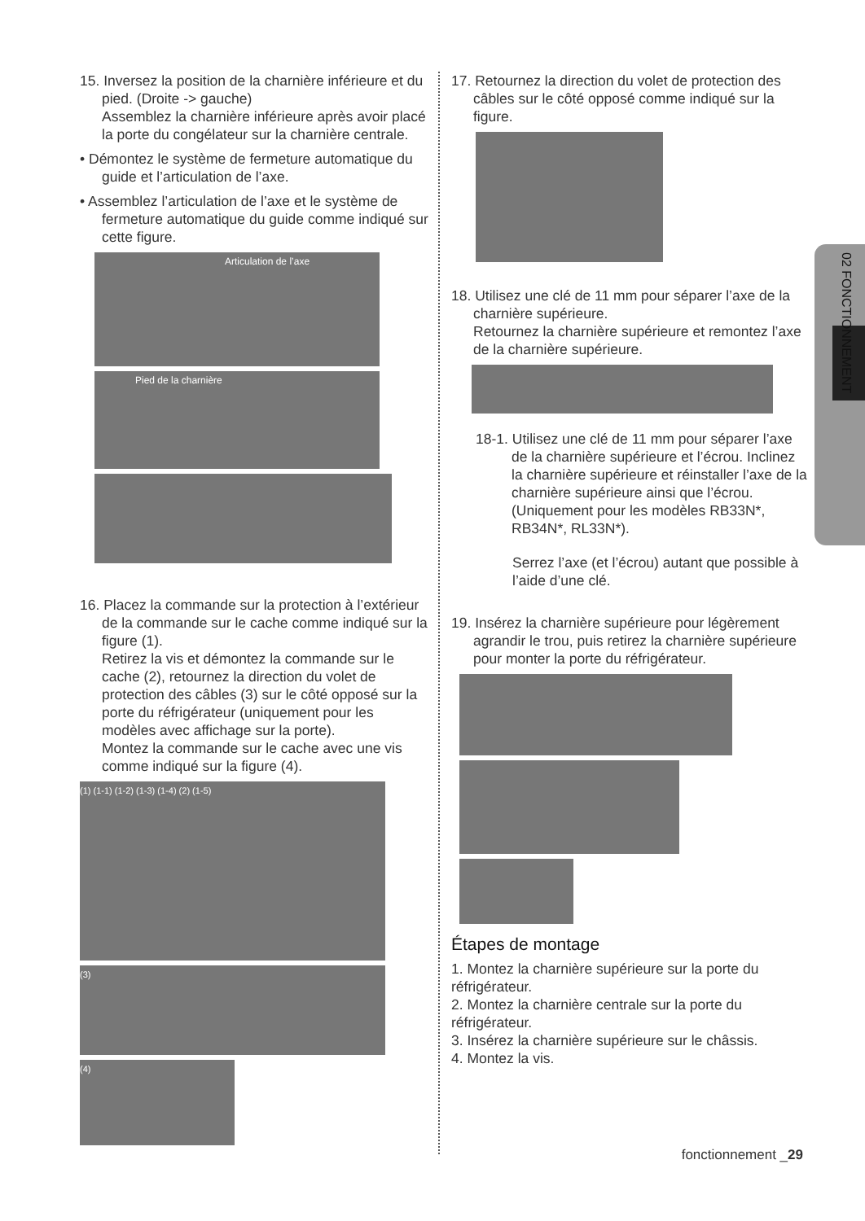02 FONCTIONNEMENT
15. Inversez la position de la charnière inférieure et du pied. (Droite -> gauche)
Assemblez la charnière inférieure après avoir placé la porte du congélateur sur la charnière centrale.
• Démontez le système de fermeture automatique du guide et l’articulation de l’axe.
• Assemblez l’articulation de l’axe et le système de fermeture automatique du guide comme indiqué sur cette figure.
Articulation de l’axe
Pied de la charnière
16. Placez la commande sur la protection à l’extérieur de la commande sur le cache comme indiqué sur la figure (1).
Retirez la vis et démontez la commande sur le cache (2), retournez la direction du volet de protection des câbles (3) sur le côté opposé sur la porte du réfrigérateur (uniquement pour les modèles avec affichage sur la porte).
Montez la commande sur le cache avec une vis comme indiqué sur la figure (4).
(1) (1-1) (1-2) (1-3) (1-4) (2) (1-5)
(3)
(4)
17. Retournez la direction du volet de protection des câbles sur le côté opposé comme indiqué sur la figure.
18. Utilisez une clé de 11 mm pour séparer l’axe de la charnière supérieure.
Retournez la charnière supérieure et remontez l’axe de la charnière supérieure.
18-1. Utilisez une clé de 11 mm pour séparer l’axe de la charnière supérieure et l’écrou. Inclinez la charnière supérieure et réinstaller l’axe de la charnière supérieure ainsi que l’écrou. (Uniquement pour les modèles RB33N*, RB34N*, RL33N*).
Serrez l’axe (et l’écrou) autant que possible à l’aide d’une clé.
19. Insérez la charnière supérieure pour légèrement agrandir le trou, puis retirez la charnière supérieure pour monter la porte du réfrigérateur.
Étapes de montage
1. Montez la charnière supérieure sur la porte du réfrigérateur.
2. Montez la charnière centrale sur la porte du réfrigérateur.
3. Insérez la charnière supérieure sur le châssis.
4. Montez la vis.
fonctionnement _29